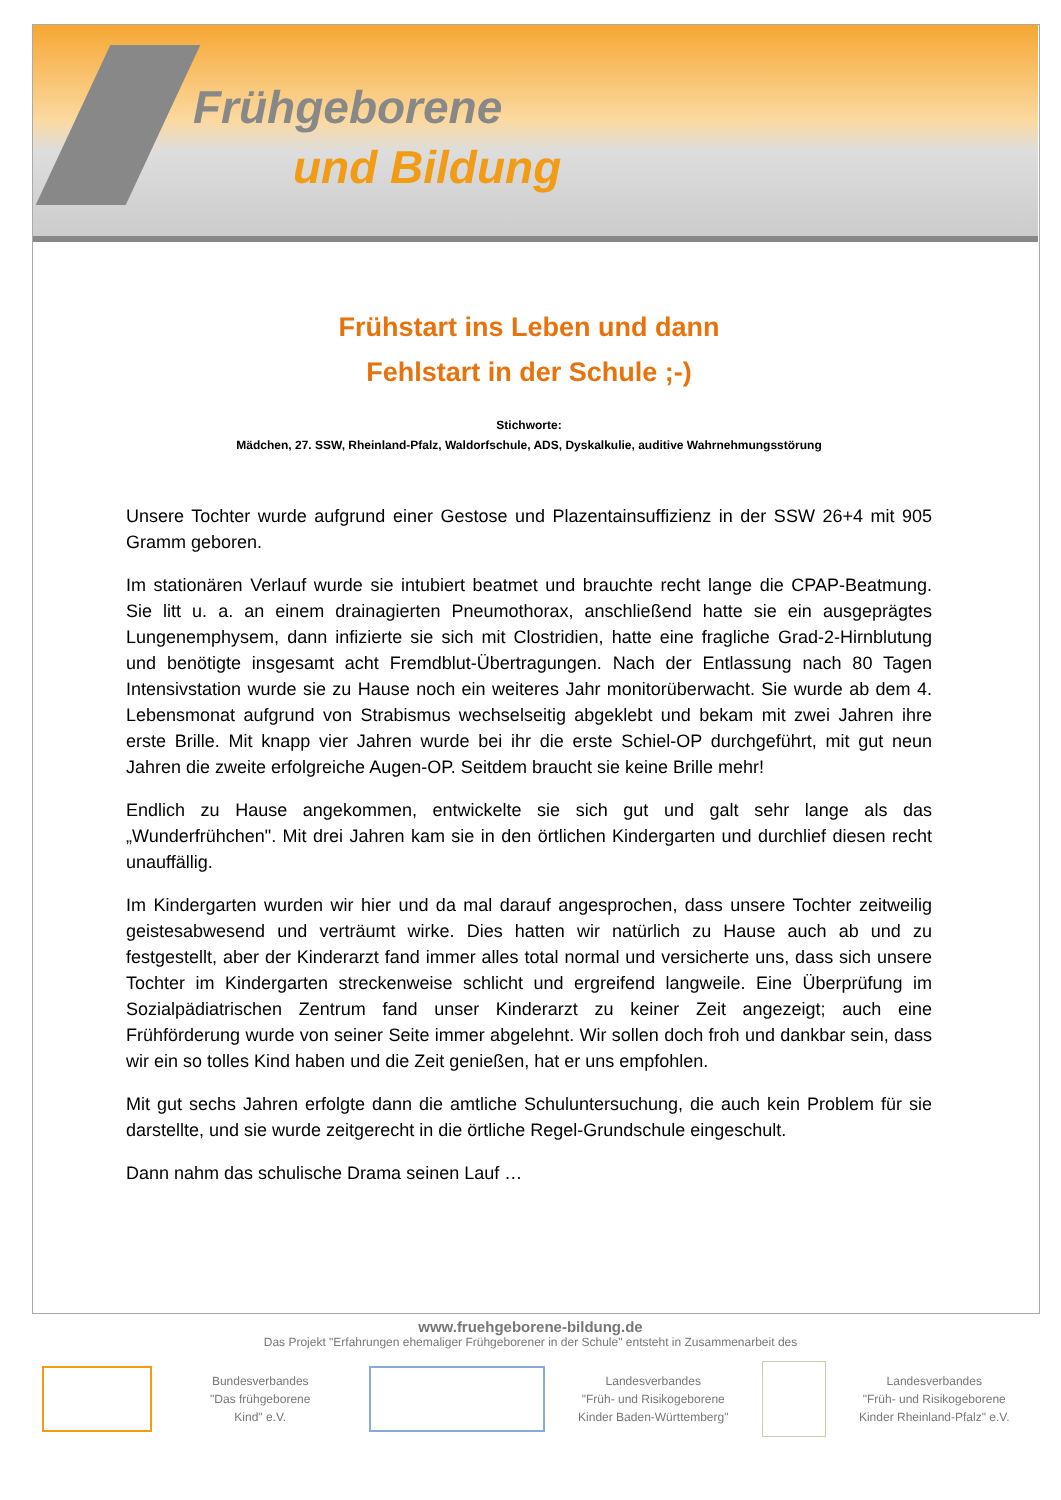Frühgeborene
und Bildung
Frühstart ins Leben und dann
Fehlstart in der Schule ;-)
Stichworte:
Mädchen, 27. SSW, Rheinland-Pfalz, Waldorfschule, ADS, Dyskalkulie, auditive Wahrnehmungsstörung
Unsere Tochter wurde aufgrund einer Gestose und Plazentainsuffizienz in der SSW 26+4 mit 905 Gramm geboren.
Im stationären Verlauf wurde sie intubiert beatmet und brauchte recht lange die CPAP-Beatmung. Sie litt u. a. an einem drainagierten Pneumothorax, anschließend hatte sie ein ausgeprägtes Lungenemphysem, dann infizierte sie sich mit Clostridien, hatte eine fragliche Grad-2-Hirnblutung und benötigte insgesamt acht Fremdblut-Übertragungen. Nach der Entlassung nach 80 Tagen Intensivstation wurde sie zu Hause noch ein weiteres Jahr monitorüberwacht. Sie wurde ab dem 4. Lebensmonat aufgrund von Strabismus wechselseitig abgeklebt und bekam mit zwei Jahren ihre erste Brille. Mit knapp vier Jahren wurde bei ihr die erste Schiel-OP durchgeführt, mit gut neun Jahren die zweite erfolgreiche Augen-OP. Seitdem braucht sie keine Brille mehr!
Endlich zu Hause angekommen, entwickelte sie sich gut und galt sehr lange als das „Wunderfrühchen". Mit drei Jahren kam sie in den örtlichen Kindergarten und durchlief diesen recht unauffällig.
Im Kindergarten wurden wir hier und da mal darauf angesprochen, dass unsere Tochter zeitweilig geistesabwesend und verträumt wirke. Dies hatten wir natürlich zu Hause auch ab und zu festgestellt, aber der Kinderarzt fand immer alles total normal und versicherte uns, dass sich unsere Tochter im Kindergarten streckenweise schlicht und ergreifend langweile. Eine Überprüfung im Sozialpädiatrischen Zentrum fand unser Kinderarzt zu keiner Zeit angezeigt; auch eine Frühförderung wurde von seiner Seite immer abgelehnt. Wir sollen doch froh und dankbar sein, dass wir ein so tolles Kind haben und die Zeit genießen, hat er uns empfohlen.
Mit gut sechs Jahren erfolgte dann die amtliche Schuluntersuchung, die auch kein Problem für sie darstellte, und sie wurde zeitgerecht in die örtliche Regel-Grundschule eingeschult.
Dann nahm das schulische Drama seinen Lauf …
www.fruehgeborene-bildung.de
Das Projekt "Erfahrungen ehemaliger Frühgeborener in der Schule" entsteht in Zusammenarbeit des
Bundesverbandes
"Das frühgeborene
Kind" e.V.
Landesverbandes
"Früh- und Risikogeborene
Kinder Baden-Württemberg"
Landesverbandes
"Früh- und Risikogeborene
Kinder Rheinland-Pfalz" e.V.